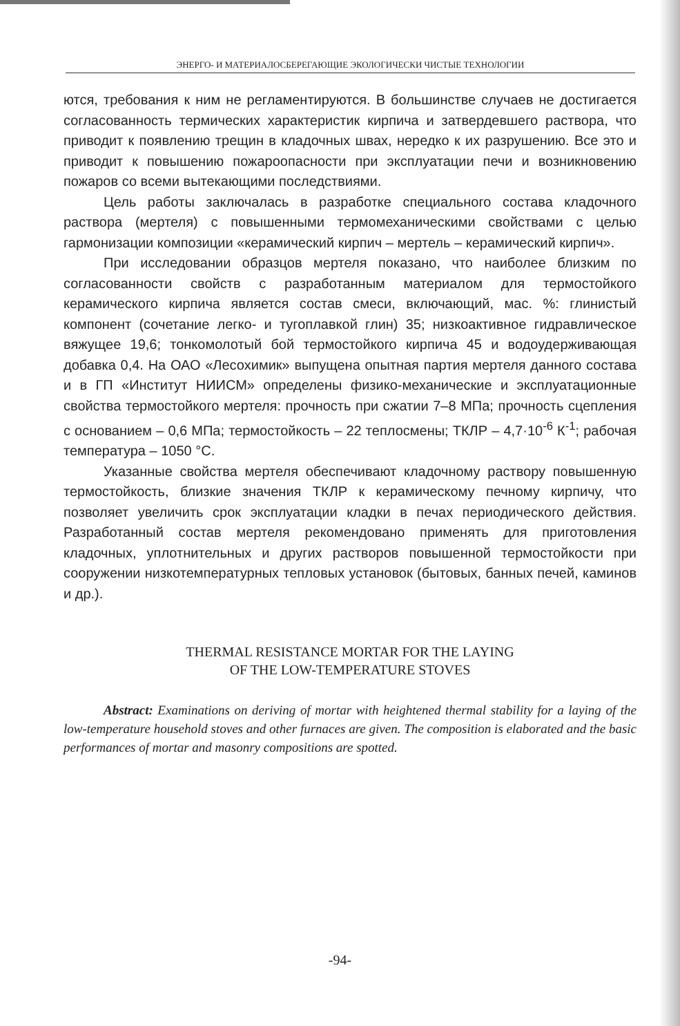ЭНЕРГО- И МАТЕРИАЛОСБЕРЕГАЮЩИЕ ЭКОЛОГИЧЕСКИ ЧИСТЫЕ ТЕХНОЛОГИИ
ются, требования к ним не регламентируются. В большинстве случаев не достигается согласованность термических характеристик кирпича и затвердевшего раствора, что приводит к появлению трещин в кладочных швах, нередко к их разрушению. Все это и приводит к повышению пожароопасности при эксплуатации печи и возникновению пожаров со всеми вытекающими последствиями.
Цель работы заключалась в разработке специального состава кладочного раствора (мертеля) с повышенными термомеханическими свойствами с целью гармонизации композиции «керамический кирпич – мертель – керамический кирпич».
При исследовании образцов мертеля показано, что наиболее близким по согласованности свойств с разработанным материалом для термостойкого керамического кирпича является состав смеси, включающий, мас. %: глинистый компонент (сочетание легко- и тугоплавкой глин) 35; низкоактивное гидравлическое вяжущее 19,6; тонкомолотый бой термостойкого кирпича 45 и водоудерживающая добавка 0,4. На ОАО «Лесохимик» выпущена опытная партия мертеля данного состава и в ГП «Институт НИИСМ» определены физико-механические и эксплуатационные свойства термостойкого мертеля: прочность при сжатии 7–8 МПа; прочность сцепления с основанием – 0,6 МПа; термостойкость – 22 теплосмены; ТКЛР – 4,7·10<sup>-6</sup> К<sup>-1</sup>; рабочая температура – 1050 °С.
Указанные свойства мертеля обеспечивают кладочному раствору повышенную термостойкость, близкие значения ТКЛР к керамическому печному кирпичу, что позволяет увеличить срок эксплуатации кладки в печах периодического действия. Разработанный состав мертеля рекомендовано применять для приготовления кладочных, уплотнительных и других растворов повышенной термостойкости при сооружении низкотемпературных тепловых установок (бытовых, банных печей, каминов и др.).
THERMAL RESISTANCE MORTAR FOR THE LAYING
OF THE LOW-TEMPERATURE STOVES
Abstract: Examinations on deriving of mortar with heightened thermal stability for a laying of the low-temperature household stoves and other furnaces are given. The composition is elaborated and the basic performances of mortar and masonry compositions are spotted.
-94-